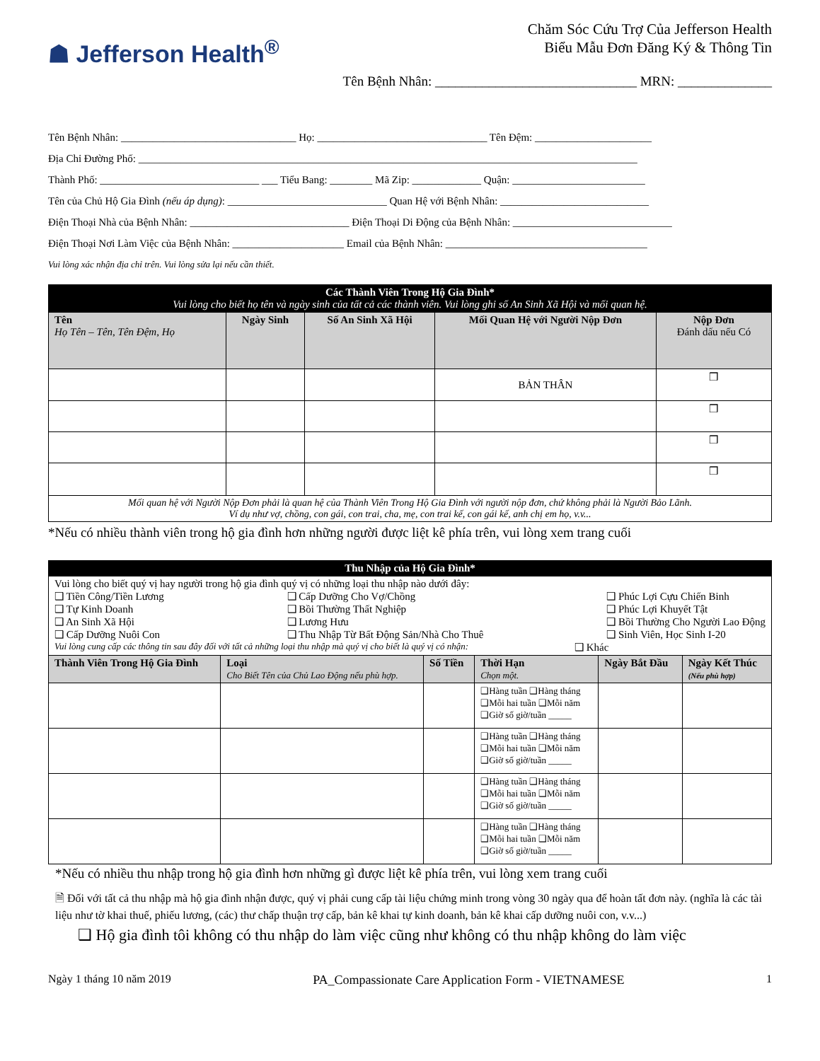☗ Jefferson Health<sup>®</sup>
Chăm Sóc Cứu Trợ Của Jefferson Health
Biểu Mẫu Đơn Đăng Ký & Thông Tin
Tên Bệnh Nhân: ______________________________ MRN: ______________
Tên Bệnh Nhân: _________________________________ Họ: ________________________________ Tên Đệm: ______________________
Địa Chỉ Đường Phố: ______________________________________________________________________________________________
Thành Phố: ______________________________ ___ Tiểu Bang: ________ Mã Zip: _____________ Quận: _________________________
Tên của Chủ Hộ Gia Đình (nếu áp dụng): ______________________________ Quan Hệ với Bệnh Nhân: ____________________________
Điện Thoại Nhà của Bệnh Nhân: ______________________________ Điện Thoại Di Động của Bệnh Nhân: ______________________________
Điện Thoại Nơi Làm Việc của Bệnh Nhân: _____________________ Email của Bệnh Nhân: ______________________________________
Vui lòng xác nhận địa chỉ trên. Vui lòng sửa lại nếu cần thiết.
| Các Thành Viên Trong Hộ Gia Đình* Vui lòng cho biết họ tên và ngày sinh của tất cả các thành viên. Vui lòng ghi số An Sinh Xã Hội và mối quan hệ. | | | | |
| Tên Họ Tên – Tên, Tên Đệm, Họ | Ngày Sinh | Số An Sinh Xã Hội | Mối Quan Hệ với Người Nộp Đơn | Nộp Đơn Đánh dấu nếu Có |
| | | | BẢN THÂN | ❒ |
| | | | | ❒ |
| | | | | ❒ |
| | | | | ❒ |
| Mối quan hệ với Người Nộp Đơn phải là quan hệ của Thành Viên Trong Hộ Gia Đình với người nộp đơn, chứ không phải là Người Bảo Lãnh. Ví dụ như vợ, chồng, con gái, con trai, cha, mẹ, con trai kế, con gái kế, anh chị em họ, v.v... | | | | |
*Nếu có nhiều thành viên trong hộ gia đình hơn những người được liệt kê phía trên, vui lòng xem trang cuối
| Thu Nhập của Hộ Gia Đình* | | | | | |
| Vui lòng cho biết quý vị hay người trong hộ gia đình quý vị có những loại thu nhập nào dưới đây: ❑ Tiền Công/Tiền Lương ❑ Tự Kinh Doanh ❑ An Sinh Xã Hội ❑ Cấp Dưỡng Nuôi Con ❑ Cấp Dưỡng Cho Vợ/Chồng ❑ Bồi Thường Thất Nghiệp ❑ Lương Hưu ❑ Thu Nhập Từ Bất Động Sản/Nhà Cho Thuê ❑ Phúc Lợi Cựu Chiến Binh ❑ Phúc Lợi Khuyết Tật ❑ Bồi Thường Cho Người Lao Động ❑ Sinh Viên, Học Sinh I-20 Vui lòng cung cấp các thông tin sau đây đối với tất cả những loại thu nhập mà quý vị cho biết là quý vị có nhận: ❑ Khác | | | | | |
| Thành Viên Trong Hộ Gia Đình | Loại Cho Biết Tên của Chủ Lao Động nếu phù hợp. | Số Tiền | Thời Hạn Chọn một. | Ngày Bắt Đầu | Ngày Kết Thúc (Nếu phù hợp) |
| | | | ❑Hàng tuần ❑Hàng tháng ❑Mỗi hai tuần ❑Mỗi năm ❑Giờ số giờ/tuần _____ | | |
| | | | ❑Hàng tuần ❑Hàng tháng ❑Mỗi hai tuần ❑Mỗi năm ❑Giờ số giờ/tuần _____ | | |
| | | | ❑Hàng tuần ❑Hàng tháng ❑Mỗi hai tuần ❑Mỗi năm ❑Giờ số giờ/tuần _____ | | |
| | | | ❑Hàng tuần ❑Hàng tháng ❑Mỗi hai tuần ❑Mỗi năm ❑Giờ số giờ/tuần _____ | | |
*Nếu có nhiều thu nhập trong hộ gia đình hơn những gì được liệt kê phía trên, vui lòng xem trang cuối
🗎 Đối với tất cả thu nhập mà hộ gia đình nhận được, quý vị phải cung cấp tài liệu chứng minh trong vòng 30 ngày qua để hoàn tất đơn này. (nghĩa là các tài liệu như tờ khai thuế, phiếu lương, (các) thư chấp thuận trợ cấp, bản kê khai tự kinh doanh, bản kê khai cấp dưỡng nuôi con, v.v...)
❑ Hộ gia đình tôi không có thu nhập do làm việc cũng như không có thu nhập không do làm việc
Ngày 1 tháng 10 năm 2019 PA_Compassionate Care Application Form - VIETNAMESE 1